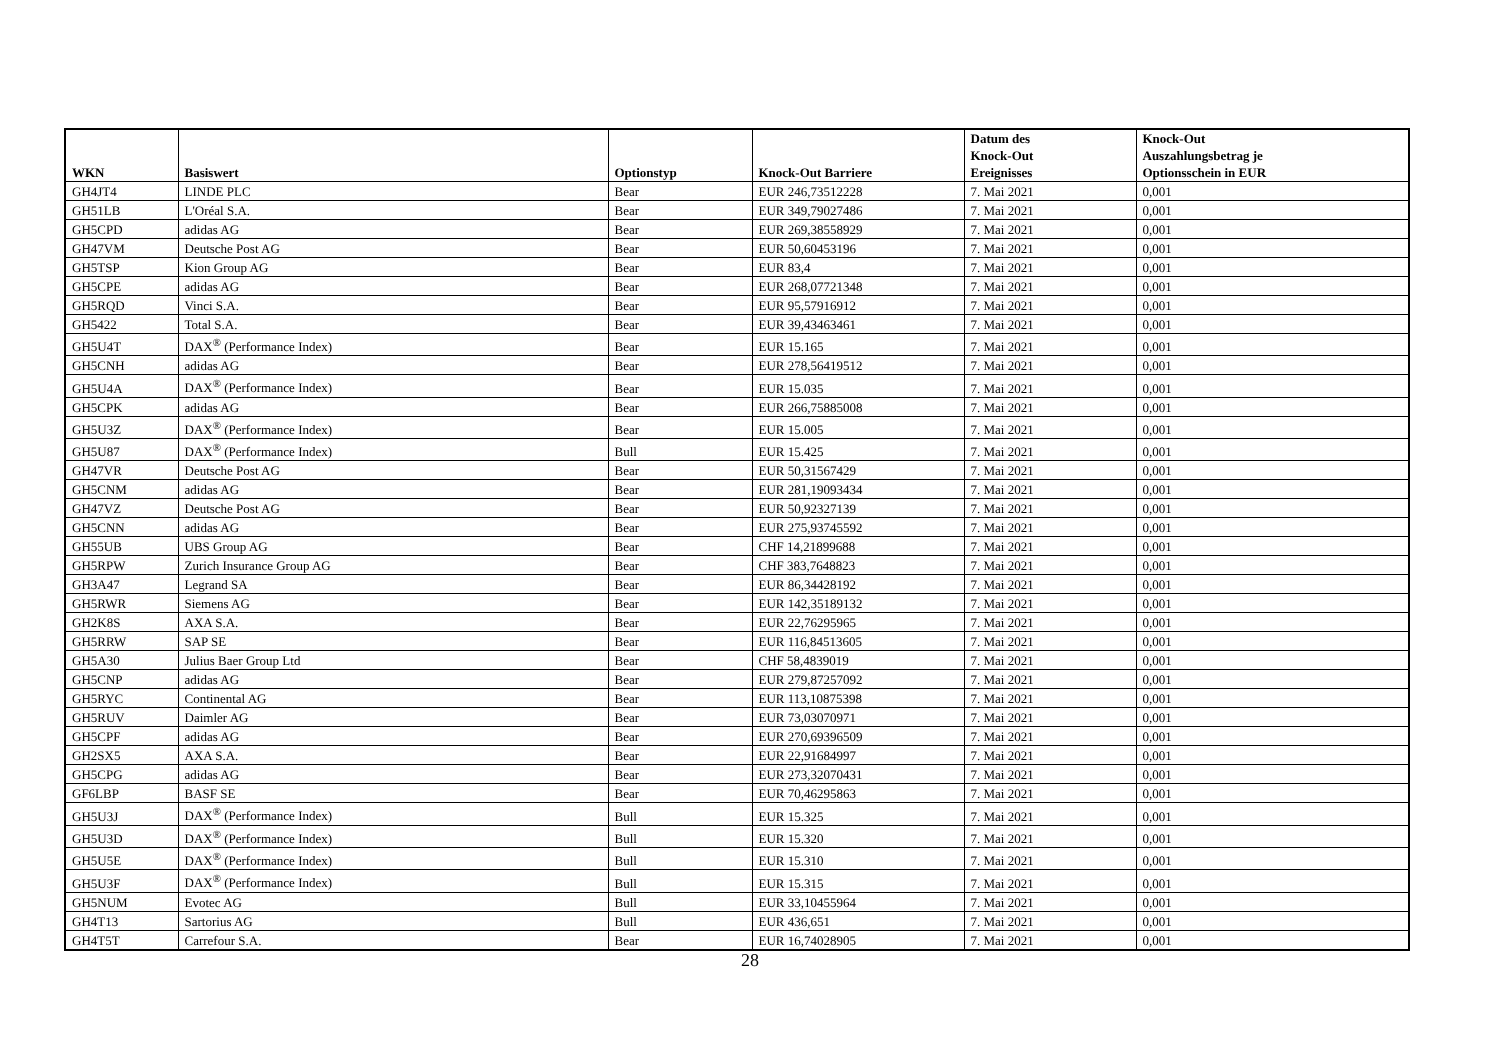| WKN | Basiswert | Optionstyp | Knock-Out Barriere | Datum des Knock-Out Ereignisses | Knock-Out Auszahlungsbetrag je Optionsschein in EUR |
| --- | --- | --- | --- | --- | --- |
| GH4JT4 | LINDE PLC | Bear | EUR 246,73512228 | 7. Mai 2021 | 0,001 |
| GH51LB | L'Oréal S.A. | Bear | EUR 349,79027486 | 7. Mai 2021 | 0,001 |
| GH5CPD | adidas AG | Bear | EUR 269,38558929 | 7. Mai 2021 | 0,001 |
| GH47VM | Deutsche Post AG | Bear | EUR 50,60453196 | 7. Mai 2021 | 0,001 |
| GH5TSP | Kion Group AG | Bear | EUR 83,4 | 7. Mai 2021 | 0,001 |
| GH5CPE | adidas AG | Bear | EUR 268,07721348 | 7. Mai 2021 | 0,001 |
| GH5RQD | Vinci S.A. | Bear | EUR 95,57916912 | 7. Mai 2021 | 0,001 |
| GH5422 | Total S.A. | Bear | EUR 39,43463461 | 7. Mai 2021 | 0,001 |
| GH5U4T | DAX<sup>®</sup> (Performance Index) | Bear | EUR 15.165 | 7. Mai 2021 | 0,001 |
| GH5CNH | adidas AG | Bear | EUR 278,56419512 | 7. Mai 2021 | 0,001 |
| GH5U4A | DAX<sup>®</sup> (Performance Index) | Bear | EUR 15.035 | 7. Mai 2021 | 0,001 |
| GH5CPK | adidas AG | Bear | EUR 266,75885008 | 7. Mai 2021 | 0,001 |
| GH5U3Z | DAX<sup>®</sup> (Performance Index) | Bear | EUR 15.005 | 7. Mai 2021 | 0,001 |
| GH5U87 | DAX<sup>®</sup> (Performance Index) | Bull | EUR 15.425 | 7. Mai 2021 | 0,001 |
| GH47VR | Deutsche Post AG | Bear | EUR 50,31567429 | 7. Mai 2021 | 0,001 |
| GH5CNM | adidas AG | Bear | EUR 281,19093434 | 7. Mai 2021 | 0,001 |
| GH47VZ | Deutsche Post AG | Bear | EUR 50,92327139 | 7. Mai 2021 | 0,001 |
| GH5CNN | adidas AG | Bear | EUR 275,93745592 | 7. Mai 2021 | 0,001 |
| GH55UB | UBS Group AG | Bear | CHF 14,21899688 | 7. Mai 2021 | 0,001 |
| GH5RPW | Zurich Insurance Group AG | Bear | CHF 383,7648823 | 7. Mai 2021 | 0,001 |
| GH3A47 | Legrand SA | Bear | EUR 86,34428192 | 7. Mai 2021 | 0,001 |
| GH5RWR | Siemens AG | Bear | EUR 142,35189132 | 7. Mai 2021 | 0,001 |
| GH2K8S | AXA S.A. | Bear | EUR 22,76295965 | 7. Mai 2021 | 0,001 |
| GH5RRW | SAP SE | Bear | EUR 116,84513605 | 7. Mai 2021 | 0,001 |
| GH5A30 | Julius Baer Group Ltd | Bear | CHF 58,4839019 | 7. Mai 2021 | 0,001 |
| GH5CNP | adidas AG | Bear | EUR 279,87257092 | 7. Mai 2021 | 0,001 |
| GH5RYC | Continental AG | Bear | EUR 113,10875398 | 7. Mai 2021 | 0,001 |
| GH5RUV | Daimler AG | Bear | EUR 73,03070971 | 7. Mai 2021 | 0,001 |
| GH5CPF | adidas AG | Bear | EUR 270,69396509 | 7. Mai 2021 | 0,001 |
| GH2SX5 | AXA S.A. | Bear | EUR 22,91684997 | 7. Mai 2021 | 0,001 |
| GH5CPG | adidas AG | Bear | EUR 273,32070431 | 7. Mai 2021 | 0,001 |
| GF6LBP | BASF SE | Bear | EUR 70,46295863 | 7. Mai 2021 | 0,001 |
| GH5U3J | DAX<sup>®</sup> (Performance Index) | Bull | EUR 15.325 | 7. Mai 2021 | 0,001 |
| GH5U3D | DAX<sup>®</sup> (Performance Index) | Bull | EUR 15.320 | 7. Mai 2021 | 0,001 |
| GH5U5E | DAX<sup>®</sup> (Performance Index) | Bull | EUR 15.310 | 7. Mai 2021 | 0,001 |
| GH5U3F | DAX<sup>®</sup> (Performance Index) | Bull | EUR 15.315 | 7. Mai 2021 | 0,001 |
| GH5NUM | Evotec AG | Bull | EUR 33,10455964 | 7. Mai 2021 | 0,001 |
| GH4T13 | Sartorius AG | Bull | EUR 436,651 | 7. Mai 2021 | 0,001 |
| GH4T5T | Carrefour S.A. | Bear | EUR 16,74028905 | 7. Mai 2021 | 0,001 |
28